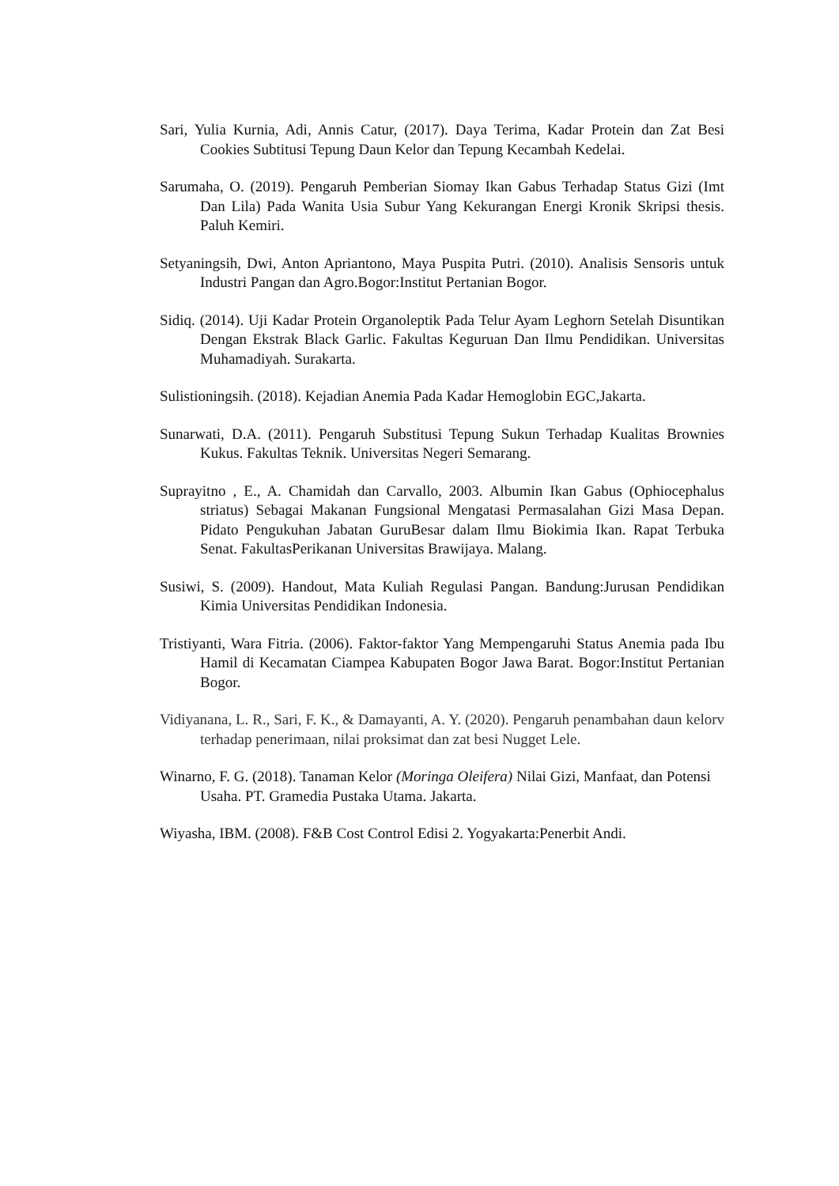Sari, Yulia Kurnia, Adi, Annis Catur, (2017). Daya Terima, Kadar Protein dan Zat Besi Cookies Subtitusi Tepung Daun Kelor dan Tepung Kecambah Kedelai.
Sarumaha, O. (2019). Pengaruh Pemberian Siomay Ikan Gabus Terhadap Status Gizi (Imt Dan Lila) Pada Wanita Usia Subur Yang Kekurangan Energi Kronik Skripsi thesis. Paluh Kemiri.
Setyaningsih, Dwi, Anton Apriantono, Maya Puspita Putri. (2010). Analisis Sensoris untuk Industri Pangan dan Agro.Bogor:Institut Pertanian Bogor.
Sidiq. (2014). Uji Kadar Protein Organoleptik Pada Telur Ayam Leghorn Setelah Disuntikan Dengan Ekstrak Black Garlic. Fakultas Keguruan Dan Ilmu Pendidikan. Universitas Muhamadiyah. Surakarta.
Sulistioningsih. (2018). Kejadian Anemia Pada Kadar Hemoglobin EGC,Jakarta.
Sunarwati, D.A. (2011). Pengaruh Substitusi Tepung Sukun Terhadap Kualitas Brownies Kukus. Fakultas Teknik. Universitas Negeri Semarang.
Suprayitno , E., A. Chamidah dan Carvallo, 2003. Albumin Ikan Gabus (Ophiocephalus striatus) Sebagai Makanan Fungsional Mengatasi Permasalahan Gizi Masa Depan. Pidato Pengukuhan Jabatan GuruBesar dalam Ilmu Biokimia Ikan. Rapat Terbuka Senat. FakultasPerikanan Universitas Brawijaya. Malang.
Susiwi, S. (2009). Handout, Mata Kuliah Regulasi Pangan. Bandung:Jurusan Pendidikan Kimia Universitas Pendidikan Indonesia.
Tristiyanti, Wara Fitria. (2006). Faktor-faktor Yang Mempengaruhi Status Anemia pada Ibu Hamil di Kecamatan Ciampea Kabupaten Bogor Jawa Barat. Bogor:Institut Pertanian Bogor.
Vidiyanana, L. R., Sari, F. K., & Damayanti, A. Y. (2020). Pengaruh penambahan daun kelorv terhadap penerimaan, nilai proksimat dan zat besi Nugget Lele.
Winarno, F. G. (2018). Tanaman Kelor (Moringa Oleifera) Nilai Gizi, Manfaat, dan Potensi Usaha. PT. Gramedia Pustaka Utama. Jakarta.
Wiyasha, IBM. (2008). F&B Cost Control Edisi 2. Yogyakarta:Penerbit Andi.